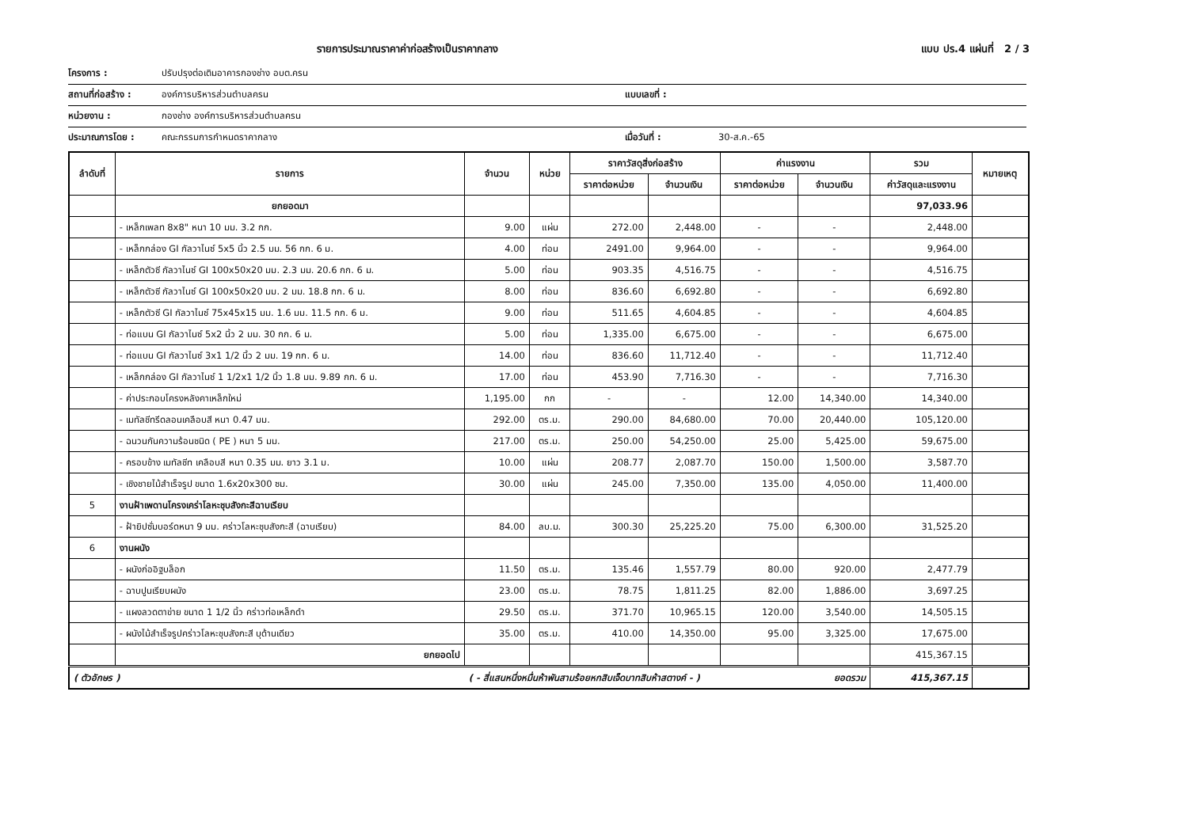รายการประมาณราคาค่าก่อสร้างเป็นราคากลาง แบบ ปร.4 แผ่นที่ 2 / 3
โครงการ : ปรับปรุงต่อเติมอาคารกองช่าง อบต.ครน
สถานที่ก่อสร้าง : องค์การบริหารส่วนตำบลครน แบบเลขที่ :
หน่วยงาน : กองช่าง องค์การบริหารส่วนตำบลครน
ประมาณการโดย : คณะกรรมการกำหนดราคากลาง เมื่อวันที่ : 30-ส.ค.-65
| ลำดับที่ | รายการ | จำนวน | หน่วย | ราคาวัสดุสิ่งก่อสร้าง | | ค่าแรงงาน | | รวม | หมายเหตุ |
| --- | --- | --- | --- | --- | --- | --- | --- | --- | --- |
| | | | | ราคาต่อหน่วย | จำนวนเงิน | ราคาต่อหน่วย | จำนวนเงิน | ค่าวัสดุและแรงงาน | |
| | ยกยอดมา | | | | | | | 97,033.96 | |
| | - เหล็กเพลท 8x8" หนา 10 มม. 3.2 กก. | 9.00 | แผ่น | 272.00 | 2,448.00 | - | - | 2,448.00 | |
| | - เหล็กกล่อง GI กัลวาไนซ์ 5x5 นิ้ว 2.5 มม. 56 กก. 6 ม. | 4.00 | ท่อน | 2491.00 | 9,964.00 | - | - | 9,964.00 | |
| | - เหล็กตัวซี กัลวาไนซ์ GI 100x50x20 มม. 2.3 มม. 20.6 กก. 6 ม. | 5.00 | ท่อน | 903.35 | 4,516.75 | - | - | 4,516.75 | |
| | - เหล็กตัวซี กัลวาไนซ์ GI 100x50x20 มม. 2 มม. 18.8 กก. 6 ม. | 8.00 | ท่อน | 836.60 | 6,692.80 | - | - | 6,692.80 | |
| | - เหล็กตัวซี GI กัลวาไนซ์ 75x45x15 มม. 1.6 มม. 11.5 กก. 6 ม. | 9.00 | ท่อน | 511.65 | 4,604.85 | - | - | 4,604.85 | |
| | - ท่อแบน GI กัลวาไนซ์ 5x2 นิ้ว 2 มม. 30 กก. 6 ม. | 5.00 | ท่อน | 1,335.00 | 6,675.00 | - | - | 6,675.00 | |
| | - ท่อแบน GI กัลวาไนซ์ 3x1 1/2 นิ้ว 2 มม. 19 กก. 6 ม. | 14.00 | ท่อน | 836.60 | 11,712.40 | - | - | 11,712.40 | |
| | - เหล็กกล่อง GI กัลวาไนซ์ 1 1/2x1 1/2 นิ้ว 1.8 มม. 9.89 กก. 6 ม. | 17.00 | ท่อน | 453.90 | 7,716.30 | - | - | 7,716.30 | |
| | - ค่าประกอบโครงหลังคาเหล็กใหม่ | 1,195.00 | กก | - | - | 12.00 | 14,340.00 | 14,340.00 | |
| | - เมทัลชีทรีดลอนเคลือบสี หนา 0.47 มม. | 292.00 | ตร.ม. | 290.00 | 84,680.00 | 70.00 | 20,440.00 | 105,120.00 | |
| | - ฉนวนกันความร้อนชนิด ( PE ) หนา 5 มม. | 217.00 | ตร.ม. | 250.00 | 54,250.00 | 25.00 | 5,425.00 | 59,675.00 | |
| | - ครอบข้าง เมทัลชีท เคลือบสี หนา 0.35 มม. ยาว 3.1 ม. | 10.00 | แผ่น | 208.77 | 2,087.70 | 150.00 | 1,500.00 | 3,587.70 | |
| | - เชิงชายไม้สำเร็จรูป ขนาด 1.6x20x300 ซม. | 30.00 | แผ่น | 245.00 | 7,350.00 | 135.00 | 4,050.00 | 11,400.00 | |
| 5 | งานฝ้าเพดานโครงเคร่าโลหะชุบสังกะสีฉาบเรียบ | | | | | | | | |
| | - ฝ้ายิปซั่มบอร์ดหนา 9 มม. คร่าวโลหะชุบสังกะสี (ฉาบเรียบ) | 84.00 | ลบ.ม. | 300.30 | 25,225.20 | 75.00 | 6,300.00 | 31,525.20 | |
| 6 | งานผนัง | | | | | | | | |
| | - ผนังก่ออิฐบล็อก | 11.50 | ตร.ม. | 135.46 | 1,557.79 | 80.00 | 920.00 | 2,477.79 | |
| | - ฉาบปูนเรียบผนัง | 23.00 | ตร.ม. | 78.75 | 1,811.25 | 82.00 | 1,886.00 | 3,697.25 | |
| | - แผงลวดตาข่าย ขนาด 1 1/2 นิ้ว คร่าวท่อเหล็กดำ | 29.50 | ตร.ม. | 371.70 | 10,965.15 | 120.00 | 3,540.00 | 14,505.15 | |
| | - ผนังไม้สำเร็จรูปคร่าวโลหะชุบสังกะสี บุด้านเดียว | 35.00 | ตร.ม. | 410.00 | 14,350.00 | 95.00 | 3,325.00 | 17,675.00 | |
| | ยกยอดไป | | | | | | | 415,367.15 | |
| ( ตัวอักษร ) | | ( - สี่แสนหนึ่งหมื่นห้าพันสามร้อยหกสิบเจ็ดบาทสิบห้าสตางค์ - ) ยอดรวม | | | | | | 415,367.15 | |